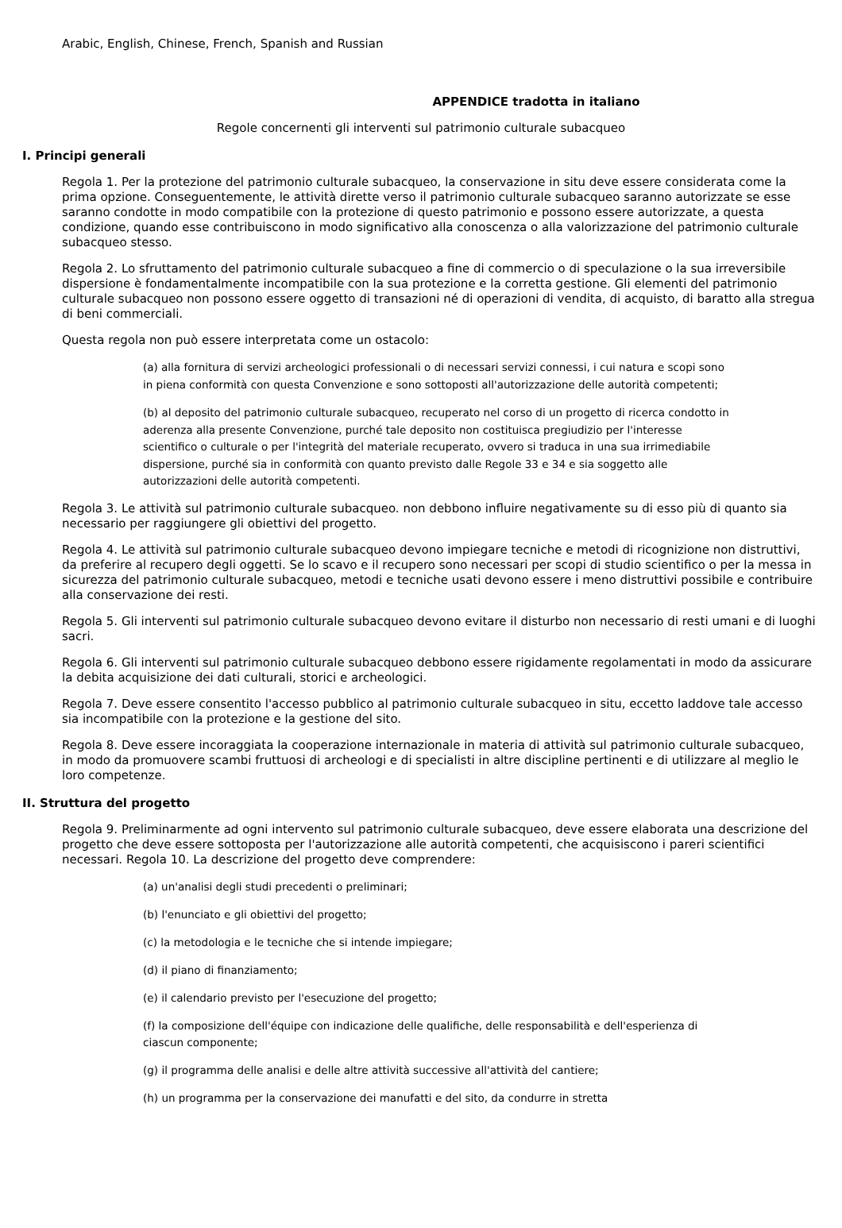Arabic, English, Chinese, French, Spanish and Russian
APPENDICE tradotta in italiano
Regole concernenti gli interventi sul patrimonio culturale subacqueo
I. Principi generali
Regola 1. Per la protezione del patrimonio culturale subacqueo, la conservazione in situ deve essere considerata come la prima opzione. Conseguentemente, le attività dirette verso il patrimonio culturale subacqueo saranno autorizzate se esse saranno condotte in modo compatibile con la protezione di questo patrimonio e possono essere autorizzate, a questa condizione, quando esse contribuiscono in modo significativo alla conoscenza o alla valorizzazione del patrimonio culturale subacqueo stesso.
Regola 2. Lo sfruttamento del patrimonio culturale subacqueo a fine di commercio o di speculazione o la sua irreversibile dispersione è fondamentalmente incompatibile con la sua protezione e la corretta gestione. Gli elementi del patrimonio culturale subacqueo non possono essere oggetto di transazioni né di operazioni di vendita, di acquisto, di baratto alla stregua di beni commerciali.
Questa regola non può essere interpretata come un ostacolo:
(a) alla fornitura di servizi archeologici professionali o di necessari servizi connessi, i cui natura e scopi sono in piena conformità con questa Convenzione e sono sottoposti all'autorizzazione delle autorità competenti;
(b) al deposito del patrimonio culturale subacqueo, recuperato nel corso di un progetto di ricerca condotto in aderenza alla presente Convenzione, purché tale deposito non costituisca pregiudizio per l'interesse scientifico o culturale o per l'integrità del materiale recuperato, ovvero si traduca in una sua irrimediabile dispersione, purché sia in conformità con quanto previsto dalle Regole 33 e 34 e sia soggetto alle autorizzazioni delle autorità competenti.
Regola 3. Le attività sul patrimonio culturale subacqueo. non debbono influire negativamente su di esso più di quanto sia necessario per raggiungere gli obiettivi del progetto.
Regola 4. Le attività sul patrimonio culturale subacqueo devono impiegare tecniche e metodi di ricognizione non distruttivi, da preferire al recupero degli oggetti. Se lo scavo e il recupero sono necessari per scopi di studio scientifico o per la messa in sicurezza del patrimonio culturale subacqueo, metodi e tecniche usati devono essere i meno distruttivi possibile e contribuire alla conservazione dei resti.
Regola 5. Gli interventi sul patrimonio culturale subacqueo devono evitare il disturbo non necessario di resti umani e di luoghi sacri.
Regola 6. Gli interventi sul patrimonio culturale subacqueo debbono essere rigidamente regolamentati in modo da assicurare la debita acquisizione dei dati culturali, storici e archeologici.
Regola 7. Deve essere consentito l'accesso pubblico al patrimonio culturale subacqueo in situ, eccetto laddove tale accesso sia incompatibile con la protezione e la gestione del sito.
Regola 8. Deve essere incoraggiata la cooperazione internazionale in materia di attività sul patrimonio culturale subacqueo, in modo da promuovere scambi fruttuosi di archeologi e di specialisti in altre discipline pertinenti e di utilizzare al meglio le loro competenze.
II. Struttura del progetto
Regola 9. Preliminarmente ad ogni intervento sul patrimonio culturale subacqueo, deve essere elaborata una descrizione del progetto che deve essere sottoposta per l'autorizzazione alle autorità competenti, che acquisiscono i pareri scientifici necessari. Regola 10. La descrizione del progetto deve comprendere:
(a) un'analisi degli studi precedenti o preliminari;
(b) l'enunciato e gli obiettivi del progetto;
(c) la metodologia e le tecniche che si intende impiegare;
(d) il piano di finanziamento;
(e) il calendario previsto per l'esecuzione del progetto;
(f) la composizione dell'équipe con indicazione delle qualifiche, delle responsabilità e dell'esperienza di ciascun componente;
(g) il programma delle analisi e delle altre attività successive all'attività del cantiere;
(h) un programma per la conservazione dei manufatti e del sito, da condurre in stretta